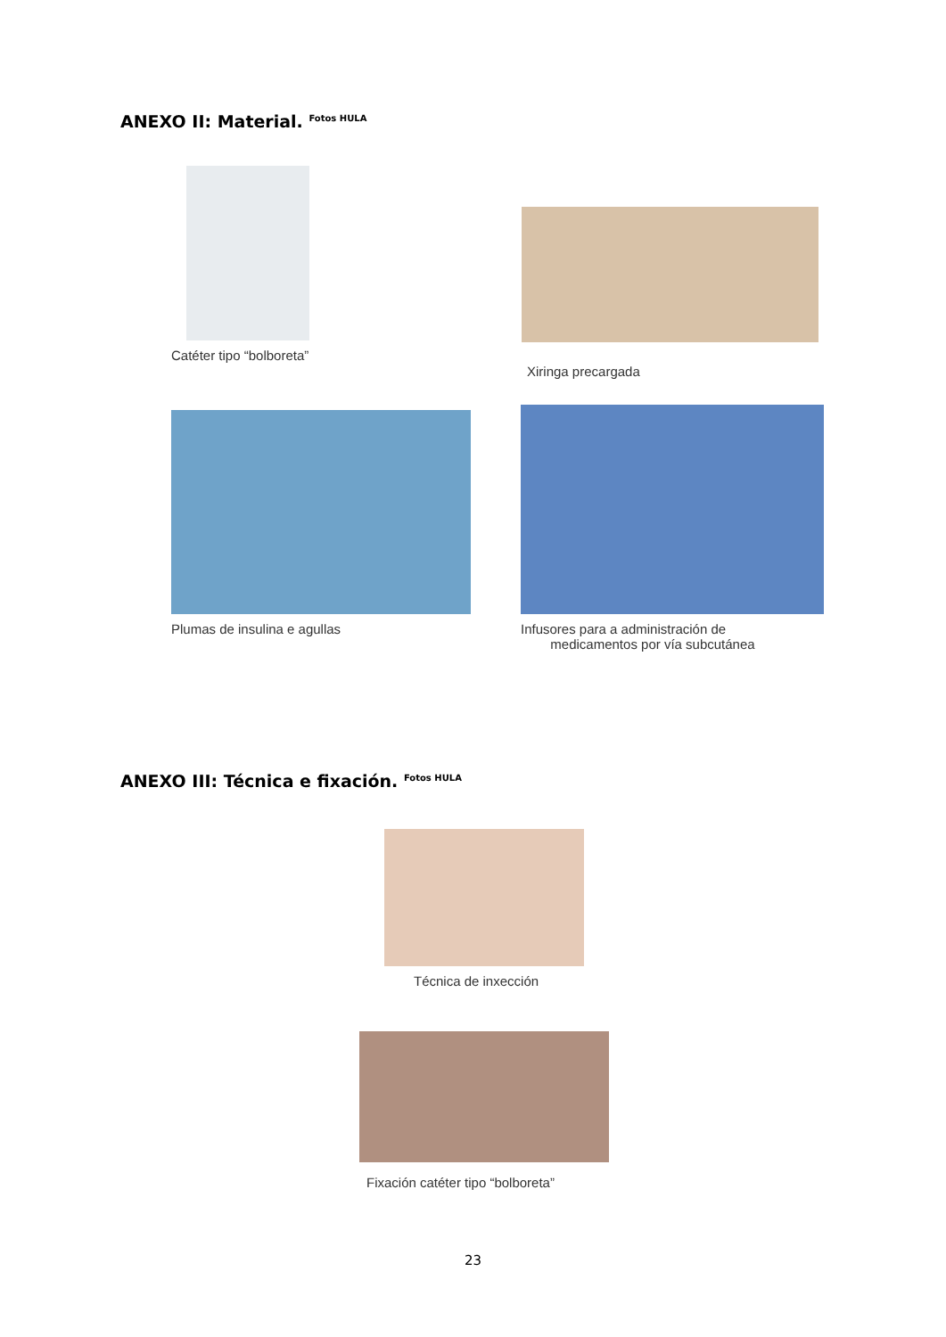ANEXO II: Material. <sup>Fotos HULA</sup>
Catéter tipo “bolboreta”
Xiringa precargada
Plumas de insulina e agullas
Infusores para a administración de
medicamentos por vía subcutánea
ANEXO III: Técnica e fixación. <sup>Fotos HULA</sup>
Técnica de inxección
Fixación catéter tipo “bolboreta”
23